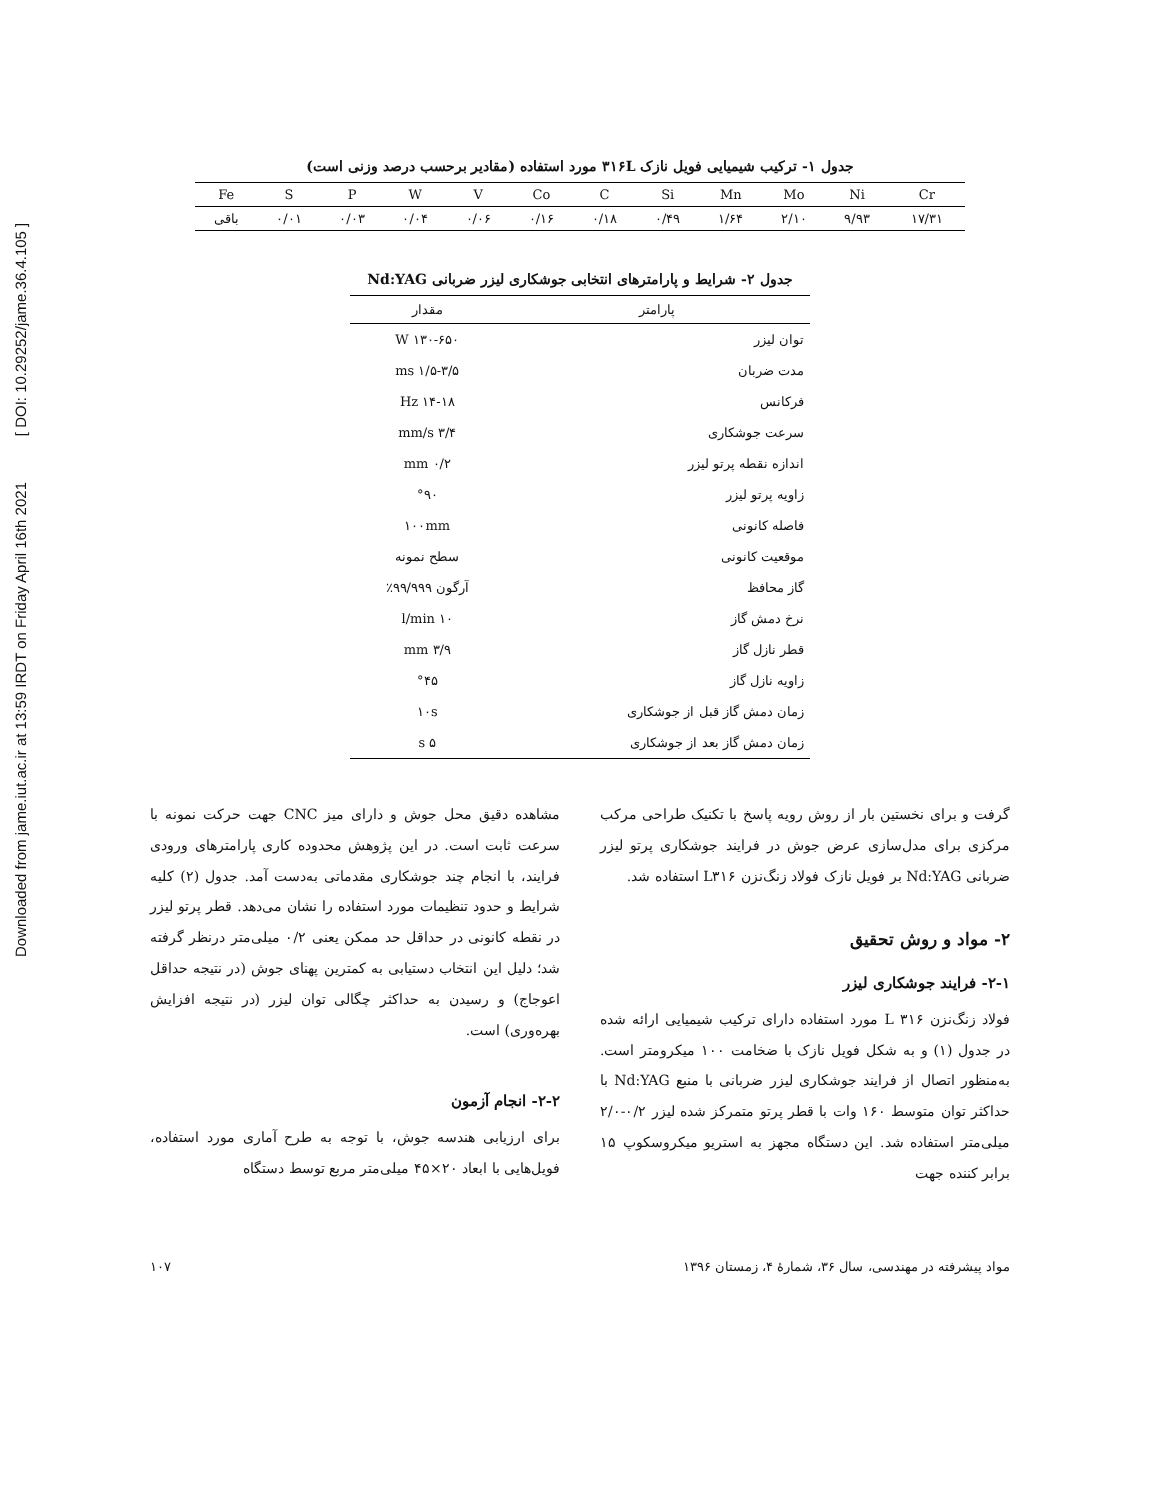Downloaded from jame.iut.ac.ir at 13:59 IRDT on Friday April 16th 2021 [ DOI: 10.29252/jame.36.4.105 ]
جدول ۱- ترکیب شیمیایی فویل نازک ۳۱۶L مورد استفاده (مقادیر برحسب درصد وزنی است)
| Fe | S | P | W | V | Co | C | Si | Mn | Mo | Ni | Cr |
| باقی | ۰/۰۱ | ۰/۰۳ | ۰/۰۴ | ۰/۰۶ | ۰/۱۶ | ۰/۱۸ | ۰/۴۹ | ۱/۶۴ | ۲/۱۰ | ۹/۹۳ | ۱۷/۳۱ |
جدول ۲- شرایط و پارامترهای انتخابی جوشکاری لیزر ضربانی Nd:YAG
| پارامتر | مقدار |
| --- | --- |
| توان لیزر | ۱۳۰-۶۵۰ W |
| مدت ضربان | ۱/۵-۳/۵ ms |
| فرکانس | ۱۴-۱۸ Hz |
| سرعت جوشکاری | ۳/۴ mm/s |
| اندازه نقطه پرتو لیزر | ۰/۲ mm |
| زاویه پرتو لیزر | °۹۰ |
| فاصله کانونی | ۱۰۰mm |
| موقعیت کانونی | سطح نمونه |
| گاز محافظ | آرگون ۹۹/۹۹۹٪ |
| نرخ دمش گاز | ۱۰ l/min |
| قطر نازل گاز | ۳/۹ mm |
| زاویه نازل گاز | °۴۵ |
| زمان دمش گاز قبل از جوشکاری | ۱۰s |
| زمان دمش گاز بعد از جوشکاری | ۵ s |
گرفت و برای نخستین بار از روش رویه پاسخ با تکنیک طراحی مرکب مرکزی برای مدل‌سازی عرض جوش در فرایند جوشکاری پرتو لیزر ضربانی Nd:YAG بر فویل نازک فولاد زنگ‌نزن L۳۱۶ استفاده شد.
۲- مواد و روش تحقیق
۲-۱- فرایند جوشکاری لیزر
فولاد زنگ‌نزن L ۳۱۶ مورد استفاده دارای ترکیب شیمیایی ارائه شده در جدول (۱) و به شکل فویل نازک با ضخامت ۱۰۰ میکرومتر است. به‌منظور اتصال از فرایند جوشکاری لیزر ضربانی با منبع Nd:YAG با حداکثر توان متوسط ۱۶۰ وات با قطر پرتو متمرکز شده لیزر ۰/۲-۲/۰ میلی‌متر استفاده شد. این دستگاه مجهز به استریو میکروسکوپ ۱۵ برابر کننده جهت
مشاهده دقیق محل جوش و دارای میز CNC جهت حرکت نمونه با سرعت ثابت است. در این پژوهش محدوده کاری پارامترهای ورودی فرایند، با انجام چند جوشکاری مقدماتی به‌دست آمد. جدول (۲) کلیه شرایط و حدود تنظیمات مورد استفاده را نشان می‌دهد. قطر پرتو لیزر در نقطه کانونی در حداقل حد ممکن یعنی ۰/۲ میلی‌متر درنظر گرفته شد؛ دلیل این انتخاب دستیابی به کمترین پهنای جوش (در نتیجه حداقل اعوجاج) و رسیدن به حداکثر چگالی توان لیزر (در نتیجه افزایش بهره‌وری) است.
۲-۲- انجام آزمون
برای ارزیابی هندسه جوش، با توجه به طرح آماری مورد استفاده، فویل‌هایی با ابعاد ۲۰×۴۵ میلی‌متر مربع توسط دستگاه
مواد پیشرفته در مهندسی، سال ۳۶، شمارۀ ۴، زمستان ۱۳۹۶ ۱۰۷